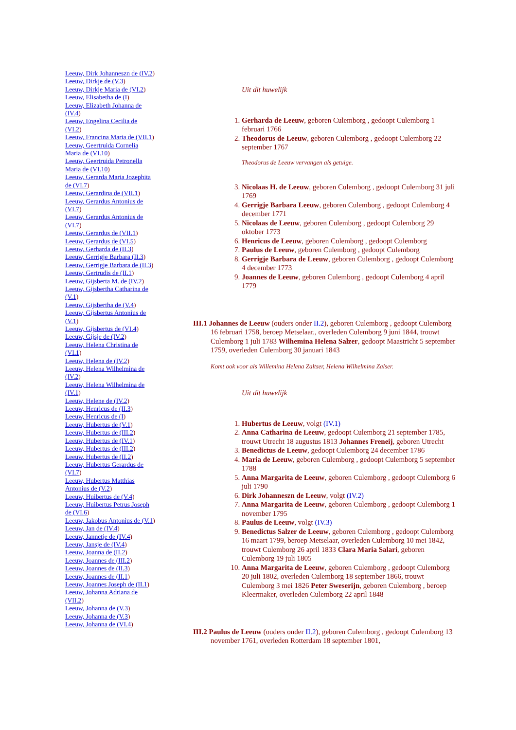Leeuw, Dirk Johanneszn de (IV.2)
Leeuw, Dirkje de (V.3)
Leeuw, Dirkje Maria de (VI.2)
Leeuw, Elisabetha de (I)
Leeuw, Elizabeth Johanna de (IV.4)
Leeuw, Engelina Cecilia de (VI.2)
Leeuw, Francina Maria de (VII.1)
Leeuw, Geertruida Cornelia Maria de (VI.10)
Leeuw, Geertruida Petronella Maria de (VI.10)
Leeuw, Gerarda Maria Jozephita de (VI.7)
Leeuw, Gerardina de (VII.1)
Leeuw, Gerardus Antonius de (VI.7)
Leeuw, Gerardus Antonius de (VI.7)
Leeuw, Gerardus de (VII.1)
Leeuw, Gerardus de (VI.5)
Leeuw, Gerharda de (II.3)
Leeuw, Gerrigje Barbara (II.3)
Leeuw, Gerrigje Barbara de (II.3)
Leeuw, Gertrudis de (II.1)
Leeuw, Gijsberta M. de (IV.2)
Leeuw, Gijsbertha Catharina de (V.1)
Leeuw, Gijsbertha de (V.4)
Leeuw, Gijsbertus Antonius de (V.1)
Leeuw, Gijsbertus de (VI.4)
Leeuw, Gijsje de (IV.2)
Leeuw, Helena Christina de (VI.1)
Leeuw, Helena de (IV.2)
Leeuw, Helena Wilhelmina de (IV.2)
Leeuw, Helena Wilhelmina de (IV.1)
Leeuw, Helene de (IV.2)
Leeuw, Henricus de (II.3)
Leeuw, Henricus de (I)
Leeuw, Hubertus de (V.1)
Leeuw, Hubertus de (III.2)
Leeuw, Hubertus de (IV.1)
Leeuw, Hubertus de (III.2)
Leeuw, Hubertus de (II.2)
Leeuw, Hubertus Gerardus de (VI.7)
Leeuw, Hubertus Matthias Antonius de (V.2)
Leeuw, Huibertus de (V.4)
Leeuw, Huibertus Petrus Joseph de (VI.6)
Leeuw, Jakobus Antonius de (V.1)
Leeuw, Jan de (IV.4)
Leeuw, Jannetje de (IV.4)
Leeuw, Jansje de (IV.4)
Leeuw, Joanna de (II.2)
Leeuw, Joannes de (III.2)
Leeuw, Joannes de (II.3)
Leeuw, Joannes de (II.1)
Leeuw, Joannes Joseph de (II.1)
Leeuw, Johanna Adriana de (VII.2)
Leeuw, Johanna de (V.3)
Leeuw, Johanna de (V.3)
Leeuw, Johanna de (VI.4)
Uit dit huwelijk
1. Gerharda de Leeuw, geboren Culemborg , gedoopt Culemborg 1 februari 1766
2. Theodorus de Leeuw, geboren Culemborg , gedoopt Culemborg 22 september 1767
Theodorus de Leeuw vervangen als getuige.
3. Nicolaas H. de Leeuw, geboren Culemborg , gedoopt Culemborg 31 juli 1769
4. Gerrigje Barbara Leeuw, geboren Culemborg , gedoopt Culemborg 4 december 1771
5. Nicolaas de Leeuw, geboren Culemborg , gedoopt Culemborg 29 oktober 1773
6. Henricus de Leeuw, geboren Culemborg , gedoopt Culemborg
7. Paulus de Leeuw, geboren Culemborg , gedoopt Culemborg
8. Gerrigje Barbara de Leeuw, geboren Culemborg , gedoopt Culemborg 4 december 1773
9. Joannes de Leeuw, geboren Culemborg , gedoopt Culemborg 4 april 1779
III.1 Johannes de Leeuw (ouders onder II.2), geboren Culemborg , gedoopt Culemborg 16 februari 1758, beroep Metselaar., overleden Culemborg 9 juni 1844, trouwt Culemborg 1 juli 1783 Wilhemina Helena Salzer, gedoopt Maastricht 5 september 1759, overleden Culemborg 30 januari 1843
Komt ook voor als Willemina Helena Zaltser, Helena Wilhelmina Zalser.
Uit dit huwelijk
1. Hubertus de Leeuw, volgt (IV.1)
2. Anna Catharina de Leeuw, gedoopt Culemborg 21 september 1785, trouwt Utrecht 18 augustus 1813 Johannes Freneij, geboren Utrecht
3. Benedictus de Leeuw, gedoopt Culemborg 24 december 1786
4. Maria de Leeuw, geboren Culemborg , gedoopt Culemborg 5 september 1788
5. Anna Margarita de Leeuw, geboren Culemborg , gedoopt Culemborg 6 juli 1790
6. Dirk Johanneszn de Leeuw, volgt (IV.2)
7. Anna Margarita de Leeuw, geboren Culemborg , gedoopt Culemborg 1 november 1795
8. Paulus de Leeuw, volgt (IV.3)
9. Benedictus Salzer de Leeuw, geboren Culemborg , gedoopt Culemborg 16 maart 1799, beroep Metselaar, overleden Culemborg 10 mei 1842, trouwt Culemborg 26 april 1833 Clara Maria Salari, geboren Culemborg 19 juli 1805
10. Anna Margarita de Leeuw, geboren Culemborg , gedoopt Culemborg 20 juli 1802, overleden Culemborg 18 september 1866, trouwt Culemborg 3 mei 1826 Peter Sweserijn, geboren Culemborg , beroep Kleermaker, overleden Culemborg 22 april 1848
III.2 Paulus de Leeuw (ouders onder II.2), geboren Culemborg , gedoopt Culemborg 13 november 1761, overleden Rotterdam 18 september 1801,